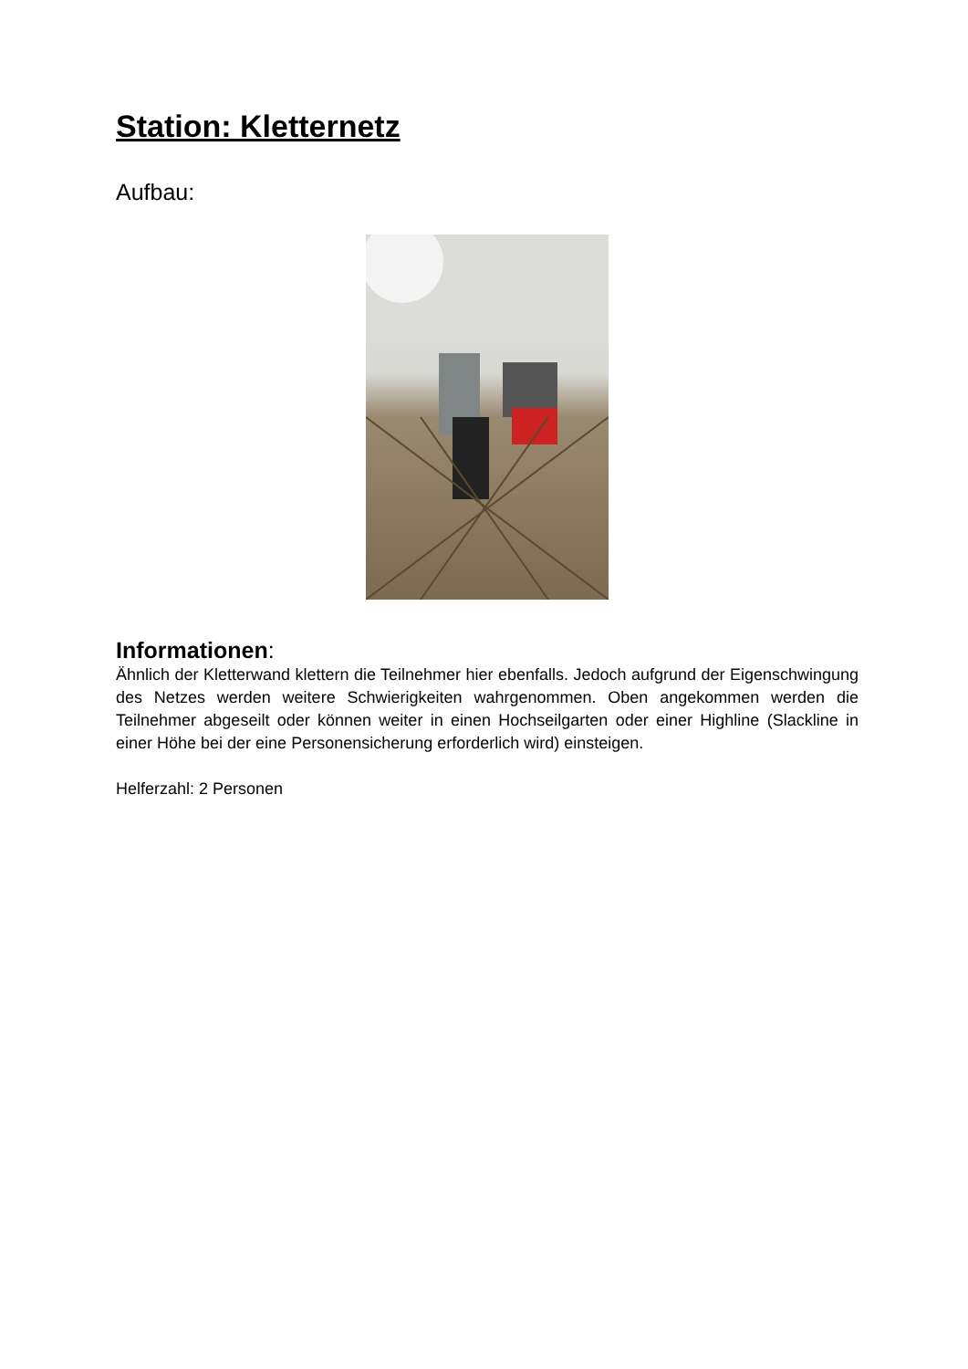Station: Kletternetz
Aufbau:
Informationen:
Ähnlich der Kletterwand klettern die Teilnehmer hier ebenfalls. Jedoch aufgrund der Eigenschwingung des Netzes werden weitere Schwierigkeiten wahrgenommen. Oben angekommen werden die Teilnehmer abgeseilt oder können weiter in einen Hochseilgarten oder einer Highline (Slackline in einer Höhe bei der eine Personensicherung erforderlich wird) einsteigen.
Helferzahl: 2 Personen